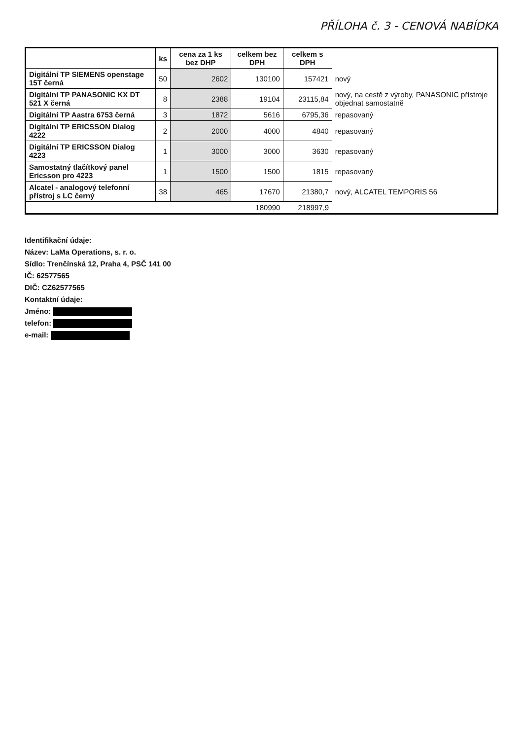PŘÍLOHA č. 3 - CENOVÁ NABÍDKA
| | ks | cena za 1 ks bez DHP | celkem bez DPH | celkem s DPH | |
| Digitální TP SIEMENS openstage 15T černá | 50 | 2602 | 130100 | 157421 | nový |
| Digitální TP PANASONIC KX DT 521 X černá | 8 | 2388 | 19104 | 23115,84 | nový, na cestě z výroby, PANASONIC přístroje objednat samostatně |
| Digitální TP Aastra 6753 černá | 3 | 1872 | 5616 | 6795,36 | repasovaný |
| Digitální TP ERICSSON Dialog 4222 | 2 | 2000 | 4000 | 4840 | repasovaný |
| Digitální TP ERICSSON Dialog 4223 | 1 | 3000 | 3000 | 3630 | repasovaný |
| Samostatný tlačítkový panel Ericsson pro 4223 | 1 | 1500 | 1500 | 1815 | repasovaný |
| Alcatel - analogový telefonní přístroj s LC černý | 38 | 465 | 17670 | 21380,7 | nový, ALCATEL TEMPORIS 56 |
| | | | 180990 | 218997,9 | |
Identifikační údaje:
Název: LaMa Operations, s. r. o.
Sídlo: Trenčínská 12, Praha 4, PSČ 141 00
IČ: 62577565
DIČ: CZ62577565
Kontaktní údaje:
Jméno:
telefon:
e-mail: